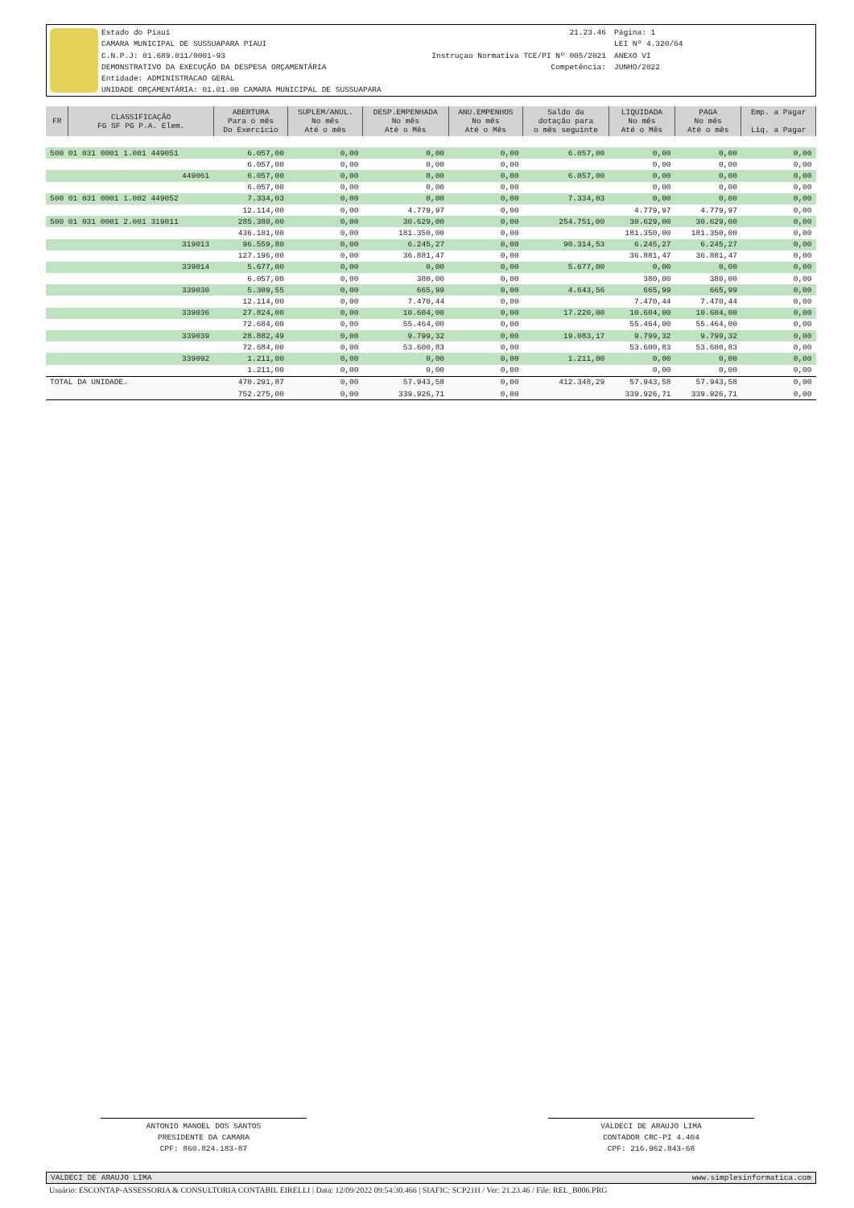Estado do Piauí
CAMARA MUNICIPAL DE SUSSUAPARA PIAUI
C.N.P.J: 01.689.011/0001-93
DEMONSTRATIVO DA EXECUÇÃO DA DESPESA ORÇAMENTÁRIA
Entidade: ADMINISTRACAO GERAL
UNIDADE ORÇAMENTÁRIA: 01.01.00 CAMARA MUNICIPAL DE SUSSUAPARA
21.23.46
Instruçao Normativa TCE/PI Nº 005/2021
Competência:
Página: 1
LEI Nº 4.320/64
ANEXO VI
JUNHO/2022
| FR | CLASSIFICAÇÃO FG SF PG P.A. Elem. | ABERTURA Para o mês Do Exercício | SUPLEM/ANUL. No mês Até o mês | DESP.EMPENHADA No mês Até o Mês | ANU.EMPENHOS No mês Até o Mês | Saldo da dotação para o mês seguinte | LIQUIDADA No mês Até o Mês | PAGA No mês Até o mês | Emp. a Pagar Liq. a Pagar |
| --- | --- | --- | --- | --- | --- | --- | --- | --- | --- |
| 500 01 031 0001 1.001 449051 | | 6.057,00 | 0,00 | 0,00 | 0,00 | 6.057,00 | 0,00 | 0,00 | 0,00 |
| | | 6.057,00 | 0,00 | 0,00 | 0,00 | | 0,00 | 0,00 | 0,00 |
| 449061 | | 6.057,00 | 0,00 | 0,00 | 0,00 | 6.057,00 | 0,00 | 0,00 | 0,00 |
| | | 6.057,00 | 0,00 | 0,00 | 0,00 | | 0,00 | 0,00 | 0,00 |
| 500 01 031 0001 1.002 449052 | | 7.334,03 | 0,00 | 0,00 | 0,00 | 7.334,03 | 0,00 | 0,00 | 0,00 |
| | | 12.114,00 | 0,00 | 4.779,97 | 0,00 | | 4.779,97 | 4.779,97 | 0,00 |
| 500 01 031 0001 2.001 319011 | | 285.380,00 | 0,00 | 30.629,00 | 0,00 | 254.751,00 | 30.629,00 | 30.629,00 | 0,00 |
| | | 436.101,00 | 0,00 | 181.350,00 | 0,00 | | 181.350,00 | 181.350,00 | 0,00 |
| 319013 | | 96.559,80 | 0,00 | 6.245,27 | 0,00 | 90.314,53 | 6.245,27 | 6.245,27 | 0,00 |
| | | 127.196,00 | 0,00 | 36.881,47 | 0,00 | | 36.881,47 | 36.881,47 | 0,00 |
| 339014 | | 5.677,00 | 0,00 | 0,00 | 0,00 | 5.677,00 | 0,00 | 0,00 | 0,00 |
| | | 6.057,00 | 0,00 | 380,00 | 0,00 | | 380,00 | 380,00 | 0,00 |
| 339030 | | 5.309,55 | 0,00 | 665,99 | 0,00 | 4.643,56 | 665,99 | 665,99 | 0,00 |
| | | 12.114,00 | 0,00 | 7.470,44 | 0,00 | | 7.470,44 | 7.470,44 | 0,00 |
| 339036 | | 27.824,00 | 0,00 | 10.604,00 | 0,00 | 17.220,00 | 10.604,00 | 10.604,00 | 0,00 |
| | | 72.684,00 | 0,00 | 55.464,00 | 0,00 | | 55.464,00 | 55.464,00 | 0,00 |
| 339039 | | 28.882,49 | 0,00 | 9.799,32 | 0,00 | 19.083,17 | 9.799,32 | 9.799,32 | 0,00 |
| | | 72.684,00 | 0,00 | 53.600,83 | 0,00 | | 53.600,83 | 53.600,83 | 0,00 |
| 339092 | | 1.211,00 | 0,00 | 0,00 | 0,00 | 1.211,00 | 0,00 | 0,00 | 0,00 |
| | | 1.211,00 | 0,00 | 0,00 | 0,00 | | 0,00 | 0,00 | 0,00 |
| TOTAL DA UNIDADE. | | 470.291,87 | 0,00 | 57.943,58 | 0,00 | 412.348,29 | 57.943,58 | 57.943,58 | 0,00 |
| | | 752.275,00 | 0,00 | 339.926,71 | 0,00 | | 339.926,71 | 339.926,71 | 0,00 |
ANTONIO MANOEL DOS SANTOS
PRESIDENTE DA CAMARA
CPF: 860.824.183-87
VALDECI DE ARAUJO LIMA
CONTADOR CRC-PI 4.404
CPF: 216.962.843-68
VALDECI DE ARAUJO LIMA www.simplesinformatica.com
Usuário: ESCONTAP-ASSESSORIA & CONSULTORIA CONTABIL EIRELLI | Data: 12/09/2022 09:54:30.466 | SIAFIC: SCP21H / Ver: 21.23.46 / File: REL_B006.PRG